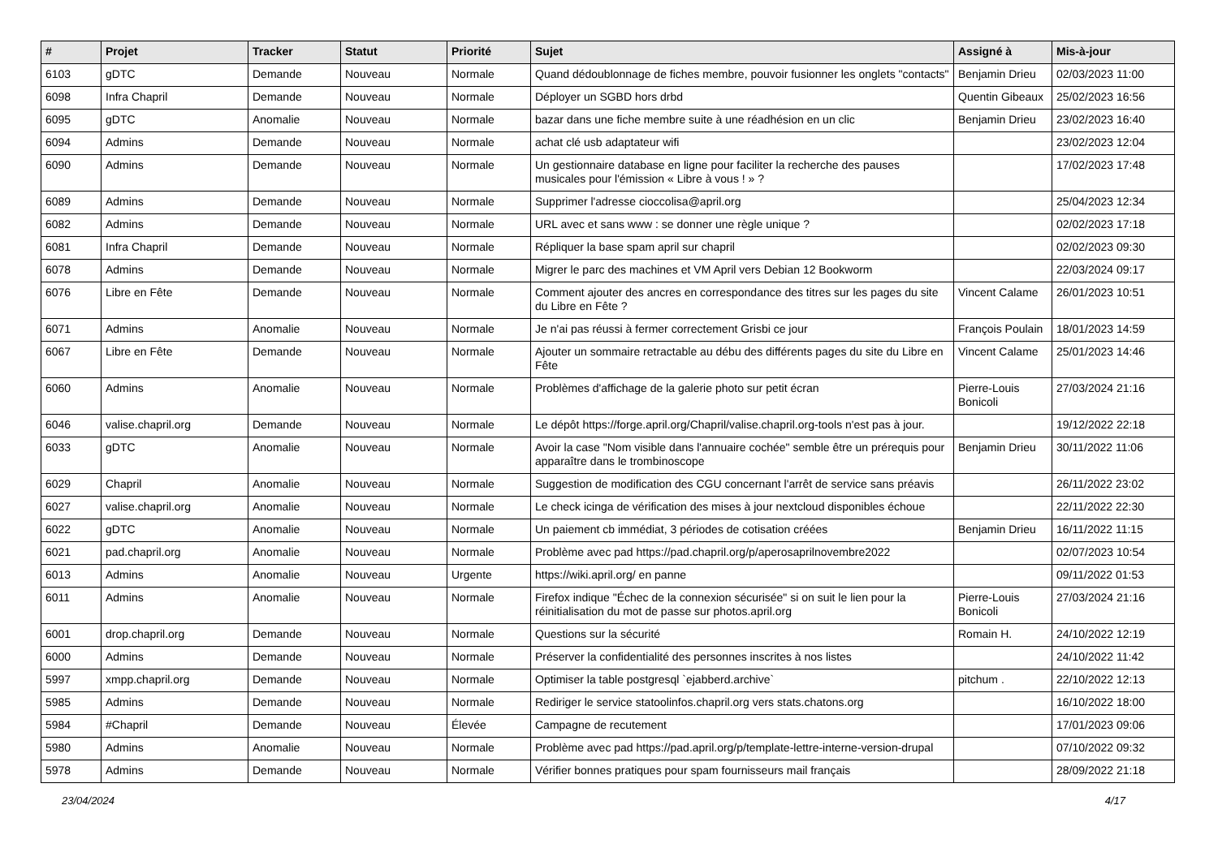| # | Projet | Tracker | Statut | Priorité | Sujet | Assigné à | Mis-à-jour |
| --- | --- | --- | --- | --- | --- | --- | --- |
| 6103 | gDTC | Demande | Nouveau | Normale | Quand dédoublonnage de fiches membre, pouvoir fusionner les onglets "contacts" | Benjamin Drieu | 02/03/2023 11:00 |
| 6098 | Infra Chapril | Demande | Nouveau | Normale | Déployer un SGBD hors drbd | Quentin Gibeaux | 25/02/2023 16:56 |
| 6095 | gDTC | Anomalie | Nouveau | Normale | bazar dans une fiche membre suite à une réadhésion en un clic | Benjamin Drieu | 23/02/2023 16:40 |
| 6094 | Admins | Demande | Nouveau | Normale | achat clé usb adaptateur wifi | | 23/02/2023 12:04 |
| 6090 | Admins | Demande | Nouveau | Normale | Un gestionnaire database en ligne pour faciliter la recherche des pauses musicales pour l'émission « Libre à vous ! » ? | | 17/02/2023 17:48 |
| 6089 | Admins | Demande | Nouveau | Normale | Supprimer l'adresse cioccolisa@april.org | | 25/04/2023 12:34 |
| 6082 | Admins | Demande | Nouveau | Normale | URL avec et sans www : se donner une règle unique ? | | 02/02/2023 17:18 |
| 6081 | Infra Chapril | Demande | Nouveau | Normale | Répliquer la base spam april sur chapril | | 02/02/2023 09:30 |
| 6078 | Admins | Demande | Nouveau | Normale | Migrer le parc des machines et VM April vers Debian 12 Bookworm | | 22/03/2024 09:17 |
| 6076 | Libre en Fête | Demande | Nouveau | Normale | Comment ajouter des ancres en correspondance des titres sur les pages du site du Libre en Fête ? | Vincent Calame | 26/01/2023 10:51 |
| 6071 | Admins | Anomalie | Nouveau | Normale | Je n'ai pas réussi à fermer correctement Grisbi ce jour | François Poulain | 18/01/2023 14:59 |
| 6067 | Libre en Fête | Demande | Nouveau | Normale | Ajouter un sommaire retractable au débu des différents pages du site du Libre en Fête | Vincent Calame | 25/01/2023 14:46 |
| 6060 | Admins | Anomalie | Nouveau | Normale | Problèmes d'affichage de la galerie photo sur petit écran | Pierre-Louis Bonicoli | 27/03/2024 21:16 |
| 6046 | valise.chapril.org | Demande | Nouveau | Normale | Le dépôt https://forge.april.org/Chapril/valise.chapril.org-tools n'est pas à jour. | | 19/12/2022 22:18 |
| 6033 | gDTC | Anomalie | Nouveau | Normale | Avoir la case "Nom visible dans l'annuaire cochée" semble être un prérequis pour apparaître dans le trombinoscope | Benjamin Drieu | 30/11/2022 11:06 |
| 6029 | Chapril | Anomalie | Nouveau | Normale | Suggestion de modification des CGU concernant l'arrêt de service sans préavis | | 26/11/2022 23:02 |
| 6027 | valise.chapril.org | Anomalie | Nouveau | Normale | Le check icinga de vérification des mises à jour nextcloud disponibles échoue | | 22/11/2022 22:30 |
| 6022 | gDTC | Anomalie | Nouveau | Normale | Un paiement cb immédiat, 3 périodes de cotisation créées | Benjamin Drieu | 16/11/2022 11:15 |
| 6021 | pad.chapril.org | Anomalie | Nouveau | Normale | Problème avec pad https://pad.chapril.org/p/aperosaprilnovembre2022 | | 02/07/2023 10:54 |
| 6013 | Admins | Anomalie | Nouveau | Urgente | https://wiki.april.org/ en panne | | 09/11/2022 01:53 |
| 6011 | Admins | Anomalie | Nouveau | Normale | Firefox indique "Échec de la connexion sécurisée" si on suit le lien pour la réinitialisation du mot de passe sur photos.april.org | Pierre-Louis Bonicoli | 27/03/2024 21:16 |
| 6001 | drop.chapril.org | Demande | Nouveau | Normale | Questions sur la sécurité | Romain H. | 24/10/2022 12:19 |
| 6000 | Admins | Demande | Nouveau | Normale | Préserver la confidentialité des personnes inscrites à nos listes | | 24/10/2022 11:42 |
| 5997 | xmpp.chapril.org | Demande | Nouveau | Normale | Optimiser la table postgresql `ejabberd.archive` | pitchum . | 22/10/2022 12:13 |
| 5985 | Admins | Demande | Nouveau | Normale | Rediriger le service statoolinfos.chapril.org vers stats.chatons.org | | 16/10/2022 18:00 |
| 5984 | #Chapril | Demande | Nouveau | Élevée | Campagne de recutement | | 17/01/2023 09:06 |
| 5980 | Admins | Anomalie | Nouveau | Normale | Problème avec pad https://pad.april.org/p/template-lettre-interne-version-drupal | | 07/10/2022 09:32 |
| 5978 | Admins | Demande | Nouveau | Normale | Vérifier bonnes pratiques pour spam fournisseurs mail français | | 28/09/2022 21:18 |
23/04/2024 4/17